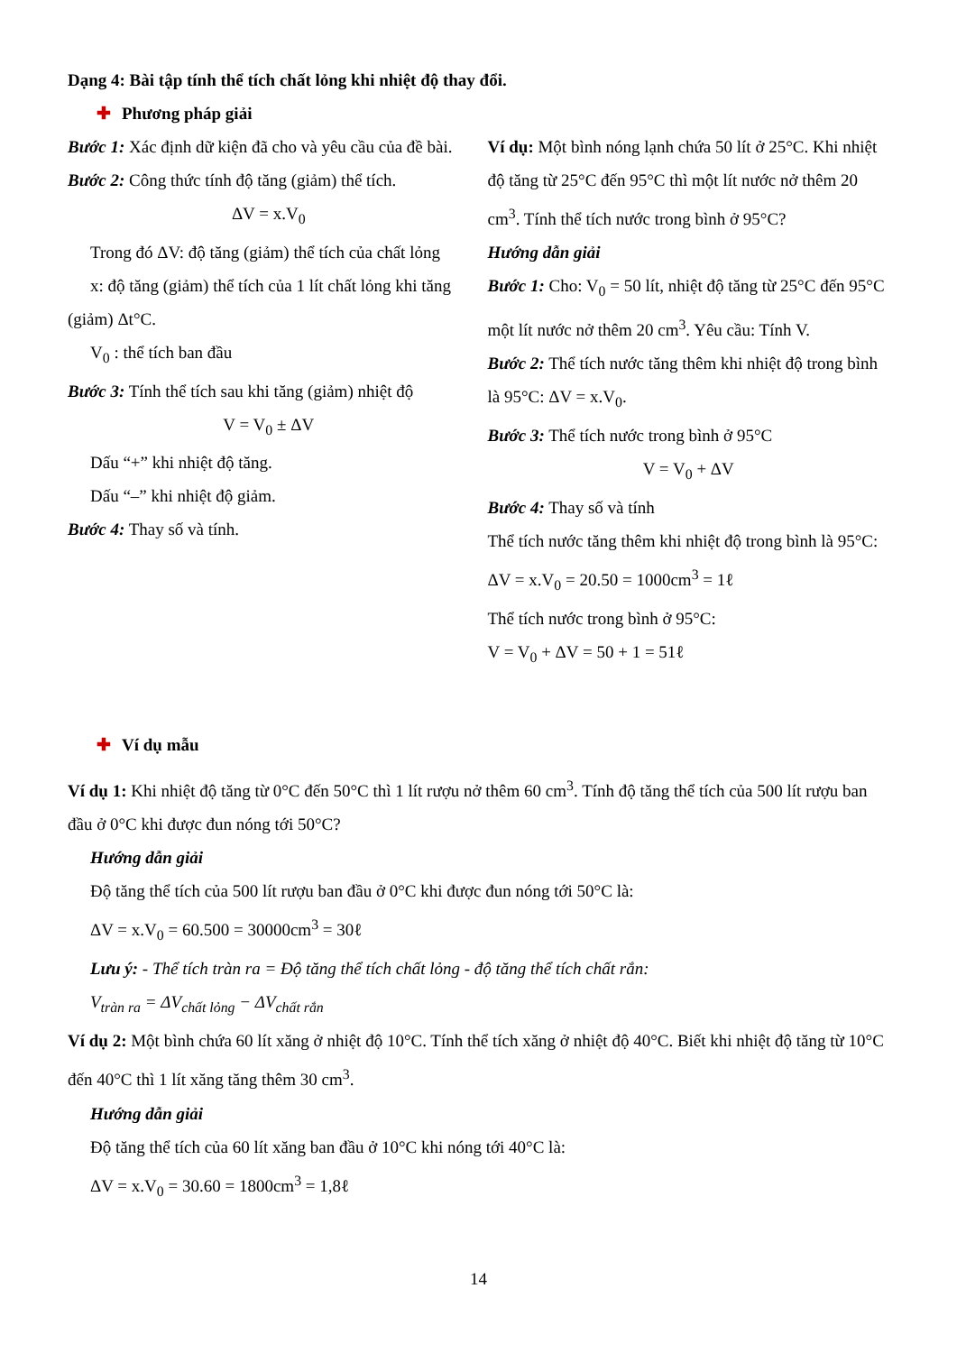Dạng 4: Bài tập tính thể tích chất lỏng khi nhiệt độ thay đổi.
✚ Phương pháp giải
Bước 1: Xác định dữ kiện đã cho và yêu cầu của đề bài.
Bước 2: Công thức tính độ tăng (giảm) thể tích.
ΔV = x.V<sub>0</sub>
Trong đó ΔV: độ tăng (giảm) thể tích của chất lỏng
x: độ tăng (giảm) thể tích của 1 lít chất lỏng khi tăng (giảm) Δt°C.
V<sub>0</sub> : thể tích ban đầu
Bước 3: Tính thể tích sau khi tăng (giảm) nhiệt độ
V = V<sub>0</sub> ± ΔV
Dấu “+” khi nhiệt độ tăng.
Dấu “–” khi nhiệt độ giảm.
Bước 4: Thay số và tính.
Ví dụ: Một bình nóng lạnh chứa 50 lít ở 25°C. Khi nhiệt độ tăng từ 25°C đến 95°C thì một lít nước nở thêm 20 cm<sup>3</sup>. Tính thể tích nước trong bình ở 95°C?
Hướng dẫn giải
Bước 1: Cho: V<sub>0</sub> = 50 lít, nhiệt độ tăng từ 25°C đến 95°C một lít nước nở thêm 20 cm<sup>3</sup>. Yêu cầu: Tính V.
Bước 2: Thể tích nước tăng thêm khi nhiệt độ trong bình là 95°C: ΔV = x.V<sub>0</sub>.
Bước 3: Thể tích nước trong bình ở 95°C
V = V<sub>0</sub> + ΔV
Bước 4: Thay số và tính
Thể tích nước tăng thêm khi nhiệt độ trong bình là 95°C:
ΔV = x.V<sub>0</sub> = 20.50 = 1000cm<sup>3</sup> = 1ℓ
Thể tích nước trong bình ở 95°C:
V = V<sub>0</sub> + ΔV = 50 + 1 = 51ℓ
✚ Ví dụ mẫu
Ví dụ 1: Khi nhiệt độ tăng từ 0°C đến 50°C thì 1 lít rượu nở thêm 60 cm<sup>3</sup>. Tính độ tăng thể tích của 500 lít rượu ban đầu ở 0°C khi được đun nóng tới 50°C?
Hướng dẫn giải
Độ tăng thể tích của 500 lít rượu ban đầu ở 0°C khi được đun nóng tới 50°C là:
ΔV = x.V<sub>0</sub> = 60.500 = 30000cm<sup>3</sup> = 30ℓ
Lưu ý: - Thể tích tràn ra = Độ tăng thể tích chất lỏng - độ tăng thể tích chất rắn:
V<sub>tràn ra</sub> = ΔV<sub>chất lỏng</sub> − ΔV<sub>chất rắn</sub>
Ví dụ 2: Một bình chứa 60 lít xăng ở nhiệt độ 10°C. Tính thể tích xăng ở nhiệt độ 40°C. Biết khi nhiệt độ tăng từ 10°C đến 40°C thì 1 lít xăng tăng thêm 30 cm<sup>3</sup>.
Hướng dẫn giải
Độ tăng thể tích của 60 lít xăng ban đầu ở 10°C khi nóng tới 40°C là:
ΔV = x.V<sub>0</sub> = 30.60 = 1800cm<sup>3</sup> = 1,8ℓ
14